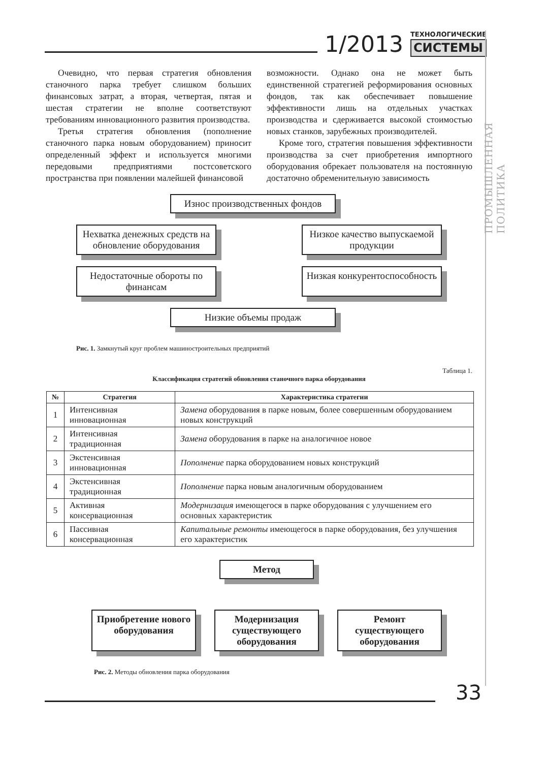1/2013
ТЕХНОЛОГИЧЕСКИЕ
СИСТЕМЫ
ПРОМЫШЛЕННАЯ ПОЛИТИКА
Очевидно, что первая стратегия обновления станочного парка требует слишком больших финансовых затрат, а вторая, четвертая, пятая и шестая стратегии не вполне соответствуют требованиям инновационного развития производства.
Третья стратегия обновления (пополнение станочного парка новым оборудованием) приносит определенный эффект и используется многими передовыми предприятиями постсоветского пространства при появлении малейшей финансовой
возможности. Однако она не может быть единственной стратегией реформирования основных фондов, так как обеспечивает повышение эффективности лишь на отдельных участках производства и сдерживается высокой стоимостью новых станков, зарубежных производителей.
Кроме того, стратегия повышения эффективности производства за счет приобретения импортного оборудования обрекает пользователя на постоянную достаточно обременительную зависимость
Износ производственных фондов
Нехватка денежных средств на обновление оборудования
Низкое качество выпускаемой продукции
Недостаточные обороты по финансам
Низкая конкурентоспособность
Низкие объемы продаж
Рис. 1. Замкнутый круг проблем машиностроительных предприятий
Таблица 1.
Классификация стратегий обновления станочного парка оборудования
| № | Стратегия | Характеристика стратегии |
| --- | --- | --- |
| 1 | Интенсивная инновационная | Замена оборудования в парке новым, более совершенным оборудованием новых конструкций |
| 2 | Интенсивная традиционная | Замена оборудования в парке на аналогичное новое |
| 3 | Экстенсивная инновационная | Пополнение парка оборудованием новых конструкций |
| 4 | Экстенсивная традиционная | Пополнение парка новым аналогичным оборудованием |
| 5 | Активная консервационная | Модернизация имеющегося в парке оборудования с улучшением его основных характеристик |
| 6 | Пассивная консервационная | Капитальные ремонты имеющегося в парке оборудования, без улучшения его характеристик |
Метод
Приобретение нового оборудования
Модернизация существующего оборудования
Ремонт существующего оборудования
Рис. 2. Методы обновления парка оборудования
33